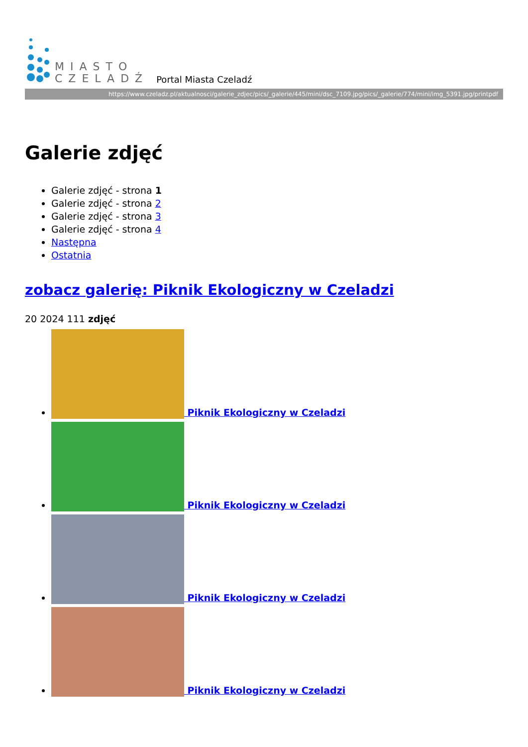MIASTO
CZELADŹ
Portal Miasta Czeladź
https://www.czeladz.pl/aktualnosci/galerie_zdjec/pics/_galerie/445/mini/dsc_7109.jpg/pics/_galerie/774/mini/img_5391.jpg/printpdf
Galerie zdjęć
Galerie zdjęć - strona 1
Galerie zdjęć - strona 2
Galerie zdjęć - strona 3
Galerie zdjęć - strona 4
Następna
Ostatnia
zobacz galerię: Piknik Ekologiczny w Czeladzi
20 2024 111 zdjęć
Piknik Ekologiczny w Czeladzi
Piknik Ekologiczny w Czeladzi
Piknik Ekologiczny w Czeladzi
Piknik Ekologiczny w Czeladzi